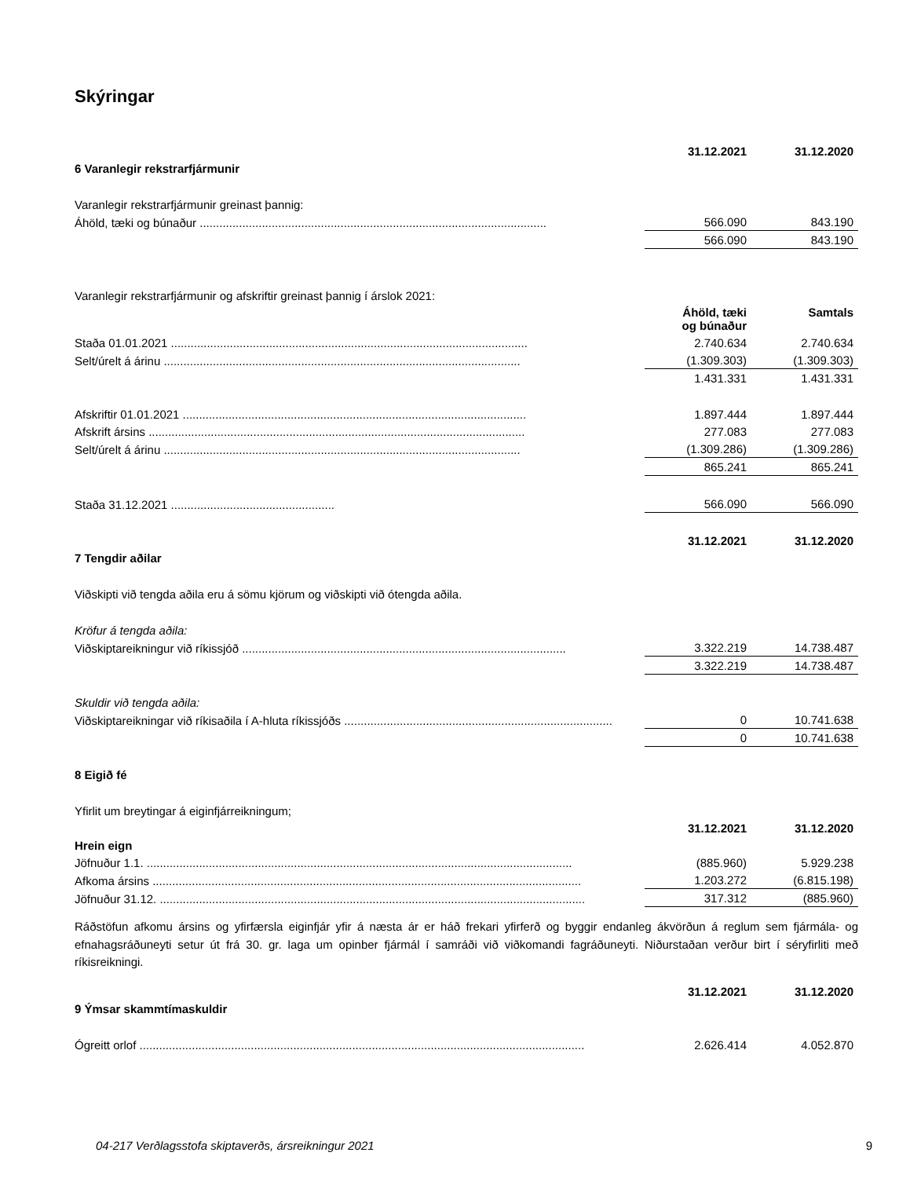Skýringar
| | 31.12.2021 | 31.12.2020 |
| 6 Varanlegir rekstrarfjármunir | | |
| Varanlegir rekstrarfjármunir greinast þannig: | | |
| Áhöld, tæki og búnaður .......................................................................................................... | 566.090 | 843.190 |
| | 566.090 | 843.190 |
| Varanlegir rekstrarfjármunir og afskriftir greinast þannig í árslok 2021: | | |
| | Áhöld, tæki og búnaður | Samtals |
| Staða 01.01.2021 ............................................................................................................. | 2.740.634 | 2.740.634 |
| Selt/úrelt á árinu ............................................................................................................. | (1.309.303) | (1.309.303) |
| | 1.431.331 | 1.431.331 |
| Afskriftir 01.01.2021 ......................................................................................................... | 1.897.444 | 1.897.444 |
| Afskrift ársins ................................................................................................................... | 277.083 | 277.083 |
| Selt/úrelt á árinu ............................................................................................................. | (1.309.286) | (1.309.286) |
| | 865.241 | 865.241 |
| Staða 31.12.2021 .................................................. | 566.090 | 566.090 |
| | 31.12.2021 | 31.12.2020 |
| 7 Tengdir aðilar | | |
| Viðskipti við tengda aðila eru á sömu kjörum og viðskipti við ótengda aðila. | | |
| Kröfur á tengda aðila: | | |
| Viðskiptareikningur við ríkissjóð ................................................................................................... | 3.322.219 | 14.738.487 |
| | 3.322.219 | 14.738.487 |
| Skuldir við tengda aðila: | | |
| Viðskiptareikningar við ríkisaðila í A-hluta ríkissjóðs .................................................................................. | 0 | 10.741.638 |
| | 0 | 10.741.638 |
| 8 Eigið fé | | |
| Yfirlit um breytingar á eiginfjárreikningum; | | |
| | 31.12.2021 | 31.12.2020 |
| Hrein eign | | |
| Jöfnuður 1.1. .................................................................................................................................. | (885.960) | 5.929.238 |
| Afkoma ársins ................................................................................................................................... | 1.203.272 | (6.815.198) |
| Jöfnuður 31.12. .................................................................................................................................. | 317.312 | (885.960) |
Ráðstöfun afkomu ársins og yfirfærsla eiginfjár yfir á næsta ár er háð frekari yfirferð og byggir endanleg ákvörðun á reglum sem fjármála- og efnahagsráðuneyti setur út frá 30. gr. laga um opinber fjármál í samráði við viðkomandi fagráðuneyti. Niðurstaðan verður birt í séryfirliti með ríkisreikningi.
| | 31.12.2021 | 31.12.2020 |
| 9 Ýmsar skammtímaskuldir | | |
| Ógreitt orlof ........................................................................................................................................ | 2.626.414 | 4.052.870 |
04-217 Verðlagsstofa skiptaverðs, ársreikningur 2021 9